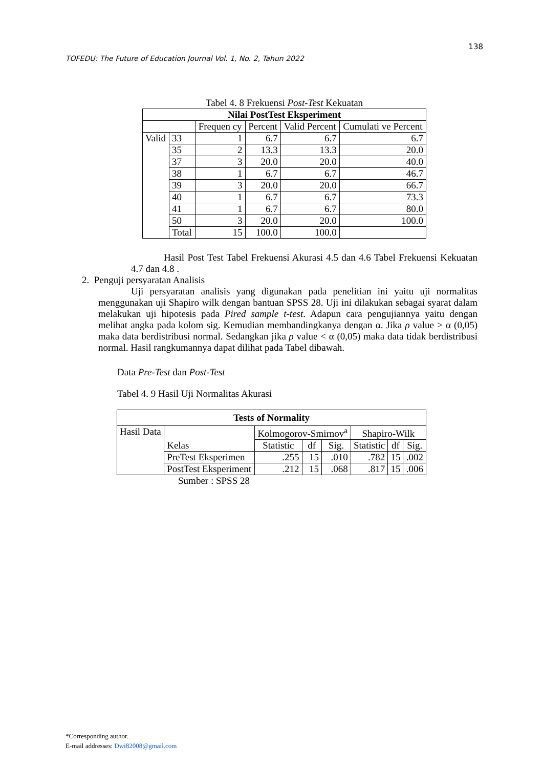138
TOFEDU: The Future of Education Journal Vol. 1, No. 2, Tahun 2022
Tabel 4. 8 Frekuensi Post-Test Kekuatan
| Nilai PostTest Eksperiment | | | | | |
| --- | --- | --- | --- | --- | --- |
| | | Frequen cy | Percent | Valid Percent | Cumulati ve Percent |
| Valid | 33 | 1 | 6.7 | 6.7 | 6.7 |
| | 35 | 2 | 13.3 | 13.3 | 20.0 |
| | 37 | 3 | 20.0 | 20.0 | 40.0 |
| | 38 | 1 | 6.7 | 6.7 | 46.7 |
| | 39 | 3 | 20.0 | 20.0 | 66.7 |
| | 40 | 1 | 6.7 | 6.7 | 73.3 |
| | 41 | 1 | 6.7 | 6.7 | 80.0 |
| | 50 | 3 | 20.0 | 20.0 | 100.0 |
| | Total | 15 | 100.0 | 100.0 | |
Hasil Post Test Tabel Frekuensi Akurasi 4.5 dan 4.6 Tabel Frekuensi Kekuatan 4.7 dan 4.8 .
2. Penguji persyaratan Analisis
Uji persyaratan analisis yang digunakan pada penelitian ini yaitu uji normalitas menggunakan uji Shapiro wilk dengan bantuan SPSS 28. Uji ini dilakukan sebagai syarat dalam melakukan uji hipotesis pada Pired sample t-test. Adapun cara pengujiannya yaitu dengan melihat angka pada kolom sig. Kemudian membandingkanya dengan α. Jika ρ value > α (0,05) maka data berdistribusi normal. Sedangkan jika ρ value < α (0,05) maka data tidak berdistribusi normal. Hasil rangkumannya dapat dilihat pada Tabel dibawah.
Data Pre-Test dan Post-Test
Tabel 4. 9 Hasil Uji Normalitas Akurasi
| Tests of Normality | | | | | | | |
| --- | --- | --- | --- | --- | --- | --- | --- |
| Hasil Data | Kelas | Kolmogorov-Smirnov<sup>a</sup> | | | Shapiro-Wilk | | |
| | | Statistic | df | Sig. | Statistic | df | Sig. |
| | PreTest Eksperimen | .255 | 15 | .010 | .782 | 15 | .002 |
| | PostTest Eksperiment | .212 | 15 | .068 | .817 | 15 | .006 |
Sumber : SPSS 28
*Corresponding author.
E-mail addresses: Dwi82008@gmail.com